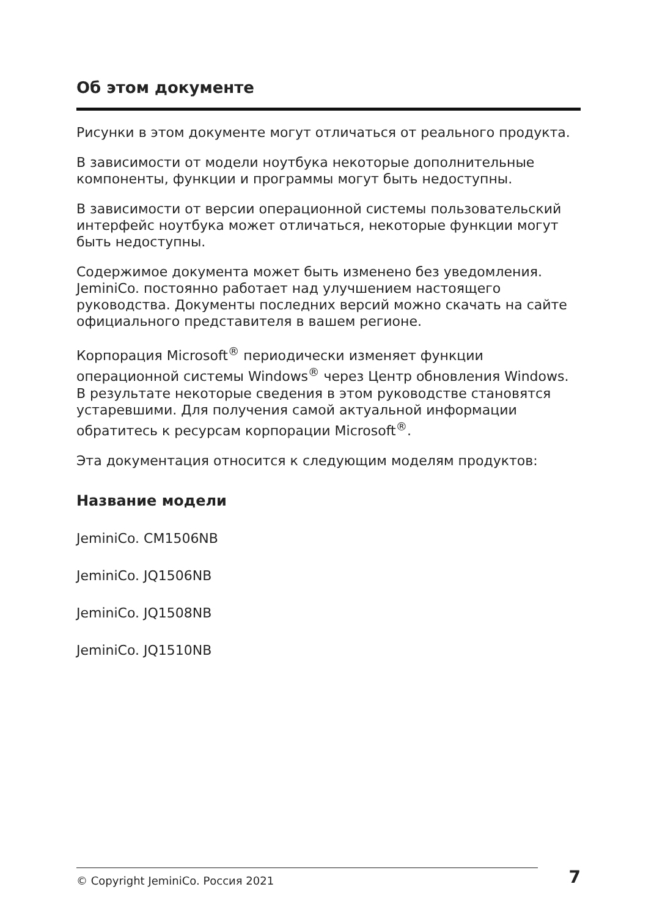Об этом документе
Рисунки в этом документе могут отличаться от реального продукта.
В зависимости от модели ноутбука некоторые дополнительные компоненты, функции и программы могут быть недоступны.
В зависимости от версии операционной системы пользовательский интерфейс ноутбука может отличаться, некоторые функции могут быть недоступны.
Содержимое документа может быть изменено без уведомле­ния. JeminiCo. постоянно работает над улучшением настоящего руководства. Документы последних версий можно скачать на сайте официального представителя в вашем регионе.
Корпорация Microsoft<sup>®</sup> периодически изменяет функции операционной системы Windows<sup>®</sup> через Центр обновления Windows. В результате некоторые сведения в этом руководстве становятся устаревшими. Для получения самой актуальной информации обратитесь к ресурсам корпорации Microsoft<sup>®</sup>.
Эта документация относится к следующим моделям продуктов:
Название модели
JeminiCo. CM1506NB
JeminiCo. JQ1506NB
JeminiCo. JQ1508NB
JeminiCo. JQ1510NB
© Copyright JeminiCo. Россия 2021
7